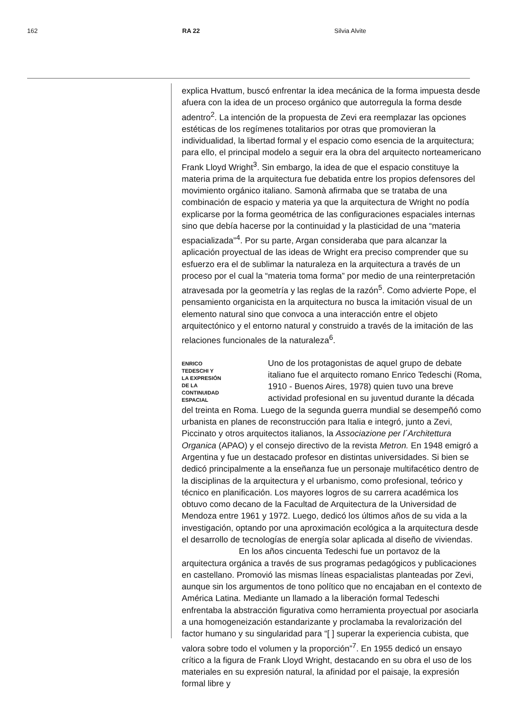162 RA 22 Silvia Alvite
explica Hvattum, buscó enfrentar la idea mecánica de la forma impuesta desde afuera con la idea de un proceso orgánico que autorregula la forma desde adentro<sup>2</sup>. La intención de la propuesta de Zevi era reemplazar las opciones estéticas de los regímenes totalitarios por otras que promovieran la individualidad, la libertad formal y el espacio como esencia de la arquitectura; para ello, el principal modelo a seguir era la obra del arquitecto norteamericano Frank Lloyd Wright<sup>3</sup>. Sin embargo, la idea de que el espacio constituye la materia prima de la arquitectura fue debatida entre los propios defensores del movimiento orgánico italiano. Samonà afirmaba que se trataba de una combinación de espacio y materia ya que la arquitectura de Wright no podía explicarse por la forma geométrica de las configuraciones espaciales internas sino que debía hacerse por la continuidad y la plasticidad de una “materia espacializada”<sup>4</sup>. Por su parte, Argan consideraba que para alcanzar la aplicación proyectual de las ideas de Wright era preciso comprender que su esfuerzo era el de sublimar la naturaleza en la arquitectura a través de un proceso por el cual la “materia toma forma” por medio de una reinterpretación atravesada por la geometría y las reglas de la razón<sup>5</sup>. Como advierte Pope, el pensamiento organicista en la arquitectura no busca la imitación visual de un elemento natural sino que convoca a una interacción entre el objeto arquitectónico y el entorno natural y construido a través de la imitación de las relaciones funcionales de la naturaleza<sup>6</sup>.
ENRICO
TEDESCHI Y
LA EXPRESIÓN
DE LA
CONTINUIDAD
ESPACIAL
Uno de los protagonistas de aquel grupo de debate italiano fue el arquitecto romano Enrico Tedeschi (Roma, 1910 - Buenos Aires, 1978) quien tuvo una breve actividad profesional en su juventud durante la década del treinta en Roma. Luego de la segunda guerra mundial se desempeñó como urbanista en planes de reconstrucción para Italia e integró, junto a Zevi, Piccinato y otros arquitectos italianos, la Associazione per l´Architettura Organica (APAO) y el consejo directivo de la revista Metron. En 1948 emigró a Argentina y fue un destacado profesor en distintas universidades. Si bien se dedicó principalmente a la enseñanza fue un personaje multifacético dentro de la disciplinas de la arquitectura y el urbanismo, como profesional, teórico y técnico en planificación. Los mayores logros de su carrera académica los obtuvo como decano de la Facultad de Arquitectura de la Universidad de Mendoza entre 1961 y 1972. Luego, dedicó los últimos años de su vida a la investigación, optando por una aproximación ecológica a la arquitectura desde el desarrollo de tecnologías de energía solar aplicada al diseño de viviendas.
En los años cincuenta Tedeschi fue un portavoz de la arquitectura orgánica a través de sus programas pedagógicos y publicaciones en castellano. Promovió las mismas líneas espacialistas planteadas por Zevi, aunque sin los argumentos de tono político que no encajaban en el contexto de América Latina. Mediante un llamado a la liberación formal Tedeschi enfrentaba la abstracción figurativa como herramienta proyectual por asociarla a una homogeneización estandarizante y proclamaba la revalorización del factor humano y su singularidad para “[ ] superar la experiencia cubista, que valora sobre todo el volumen y la proporción”<sup>7</sup>. En 1955 dedicó un ensayo crítico a la figura de Frank Lloyd Wright, destacando en su obra el uso de los materiales en su expresión natural, la afinidad por el paisaje, la expresión formal libre y